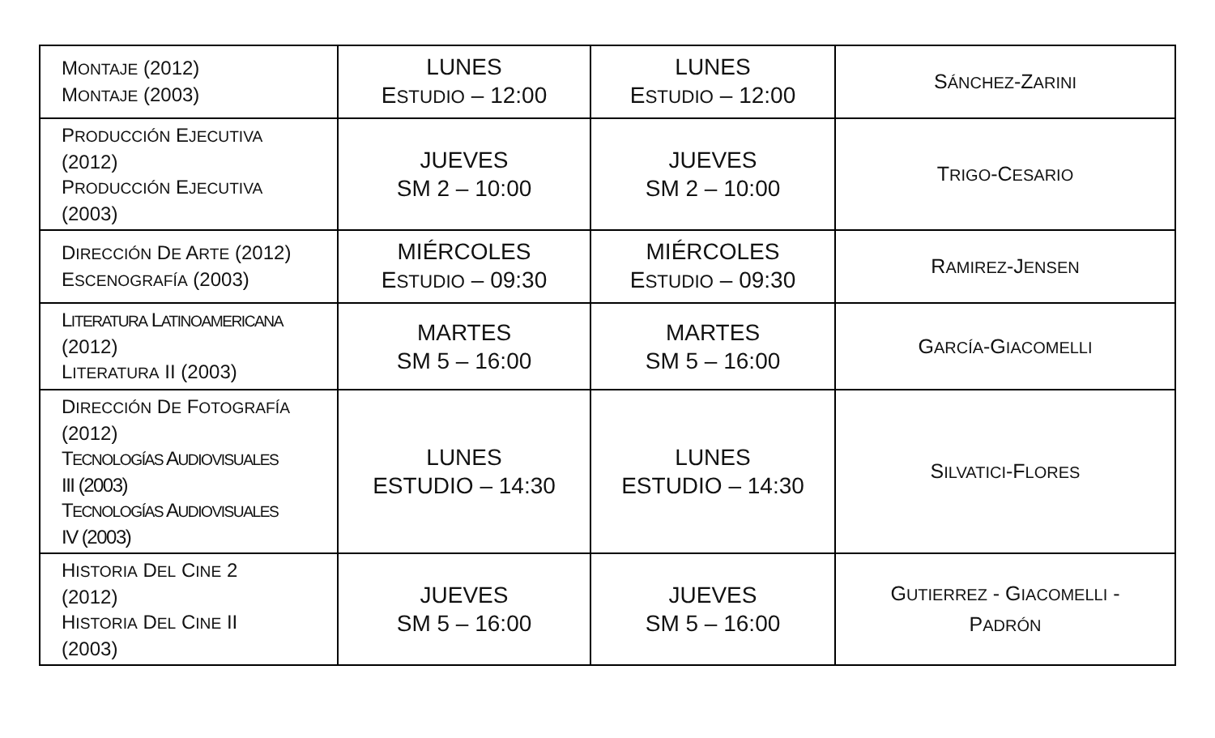| M ONTAJE (2012) M ONTAJE (2003) | LUNES E STUDIO – 12:00 | LUNES E STUDIO – 12:00 | S ÁNCHEZ -Z ARINI |
| P RODUCCIÓN E JECUTIVA (2012) P RODUCCIÓN E JECUTIVA (2003) | JUEVES SM 2 – 10:00 | JUEVES SM 2 – 10:00 | T RIGO -C ESARIO |
| D IRECCIÓN D E A RTE (2012) E SCENOGRAFÍA (2003) | MIÉRCOLES E STUDIO – 09:30 | MIÉRCOLES E STUDIO – 09:30 | R AMIREZ -J ENSEN |
| L ITERATURA L ATINOAMERICANA (2012) L ITERATURA II (2003) | MARTES SM 5 – 16:00 | MARTES SM 5 – 16:00 | G ARCÍA -G IACOMELLI |
| D IRECCIÓN D E F OTOGRAFÍA (2012) T ECNOLOGÍAS A UDIOVISUALES III (2003) T ECNOLOGÍAS A UDIOVISUALES IV (2003) | LUNES ESTUDIO – 14:30 | LUNES ESTUDIO – 14:30 | S ILVATICI -F LORES |
| H ISTORIA D EL C INE 2 (2012) H ISTORIA D EL C INE II (2003) | JUEVES SM 5 – 16:00 | JUEVES SM 5 – 16:00 | G UTIERREZ - G IACOMELLI - P ADRÓN |